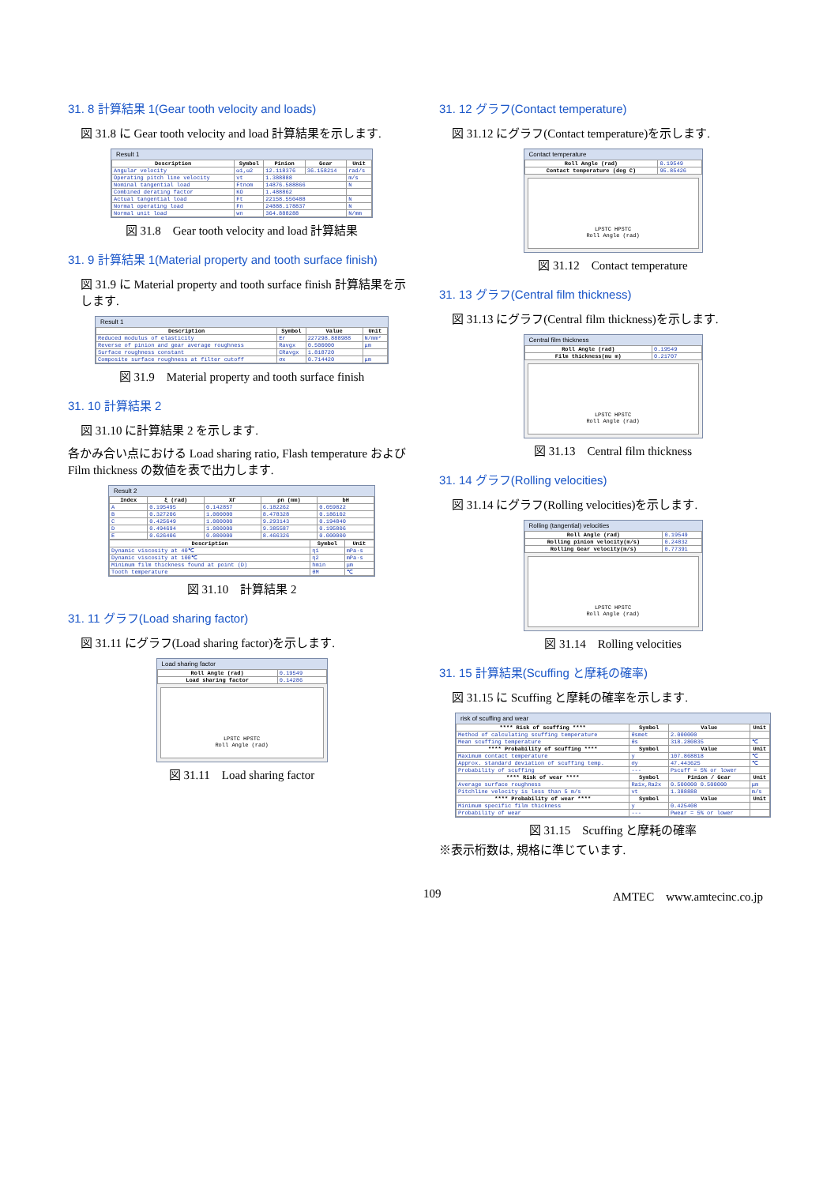31. 8 計算結果 1(Gear tooth velocity and loads)
図 31.8 に Gear tooth velocity and load 計算結果を示します.
Result 1
| Description | Symbol | Pinion | Gear | Unit |
| --- | --- | --- | --- | --- |
| Angular velocity | ω1,ω2 | 12.118376 | 36.158214 | rad/s |
| Operating pitch line velocity | vt | 1.388888 | | m/s |
| Nominal tangential load | Ftnom | 14876.588866 | | N |
| Combined derating factor | KO | 1.488862 | | |
| Actual tangential load | Ft | 22158.550488 | | N |
| Normal operating load | Fn | 24888.178837 | | N |
| Normal unit load | wn | 364.888288 | | N/mm |
図 31.8　Gear tooth velocity and load 計算結果
31. 9 計算結果 1(Material property and tooth surface finish)
図 31.9 に Material property and tooth surface finish 計算結果を示します.
Result 1
| Description | Symbol | Value | Unit |
| --- | --- | --- | --- |
| Reduced modulus of elasticity | Er | 227298.888988 | N/mm² |
| Reverse of pinion and gear average roughness | Ravgx | 0.500000 | μm |
| Surface roughness constant | CRavgx | 1.818720 | |
| Composite surface roughness at filter cutoff | σx | 0.714420 | μm |
図 31.9　Material property and tooth surface finish
31. 10 計算結果 2
図 31.10 に計算結果 2 を示します.
各かみ合い点における Load sharing ratio, Flash temperature および Film thickness の数値を表で出力します.
Result 2
| Index | ξ (rad) | XΓ | ρn (mm) | bH |
| --- | --- | --- | --- | --- |
| A | 0.195495 | 0.142857 | 6.182262 | 0.059822 |
| B | 0.327206 | 1.000000 | 8.478328 | 0.186102 |
| C | 0.425649 | 1.000000 | 9.293143 | 0.194840 |
| D | 0.494694 | 1.000000 | 9.385587 | 0.195806 |
| E | 0.626406 | 0.000000 | 8.466326 | 0.000000 |
| Description | Symbol | Unit |
| --- | --- | --- |
| Dynamic viscosity at 40℃ | η1 | mPa·s |
| Dynamic viscosity at 100℃ | η2 | mPa·s |
| Minimum film thickness found at point (D) | hmin | μm |
| Tooth temperature | θM | ℃ |
図 31.10　計算結果 2
31. 11 グラフ(Load sharing factor)
図 31.11 にグラフ(Load sharing factor)を示します.
Load sharing factor
| Roll Angle (rad) | 0.19549 |
| Load sharing factor | 0.14286 |
LPSTC HPSTC
Roll Angle (rad)
図 31.11　Load sharing factor
31. 12 グラフ(Contact temperature)
図 31.12 にグラフ(Contact temperature)を示します.
Contact temperature
| Roll Angle (rad) | 0.19549 |
| Contact temperature (deg C) | 95.85426 |
LPSTC HPSTC
Roll Angle (rad)
図 31.12　Contact temperature
31. 13 グラフ(Central film thickness)
図 31.13 にグラフ(Central film thickness)を示します.
Central film thickness
| Roll Angle (rad) | 0.19549 |
| Film thickness(mu m) | 0.21707 |
LPSTC HPSTC
Roll Angle (rad)
図 31.13　Central film thickness
31. 14 グラフ(Rolling velocities)
図 31.14 にグラフ(Rolling velocities)を示します.
Rolling (tangential) velocities
| Roll Angle (rad) | 0.19549 |
| Rolling pinion velocity(m/s) | 0.24832 |
| Rolling Gear velocity(m/s) | 0.77391 |
LPSTC HPSTC
Roll Angle (rad)
図 31.14　Rolling velocities
31. 15 計算結果(Scuffing と摩耗の確率)
図 31.15 に Scuffing と摩耗の確率を示します.
risk of scuffing and wear
| **** Risk of scuffing **** | Symbol | Value | Unit |
| --- | --- | --- | --- |
| Method of calculating scuffing temperature | θsmet | 2.000000 | |
| Mean scuffing temperature | θs | 318.280835 | ℃ |
| **** Probability of scuffing **** | Symbol | Value | Unit |
| Maximum contact temperature | y | 107.868818 | ℃ |
| Approx. standard deviation of scuffing temp. | σy | 47.443625 | ℃ |
| Probability of scuffing | --- | Pscuff = 5% or lower | |
| **** Risk of wear **** | Symbol | Pinion / Gear | Unit |
| Average surface roughness | Ra1x,Ra2x | 0.500000 0.500000 | μm |
| Pitchline velocity is less than 5 m/s | vt | 1.388888 | m/s |
| **** Probability of wear **** | Symbol | Value | Unit |
| Minimum specific film thickness | y | 0.425408 | |
| Probability of wear | --- | Pwear = 5% or lower | |
図 31.15　Scuffing と摩耗の確率
※表示桁数は, 規格に準じています.
109 AMTEC　www.amtecinc.co.jp